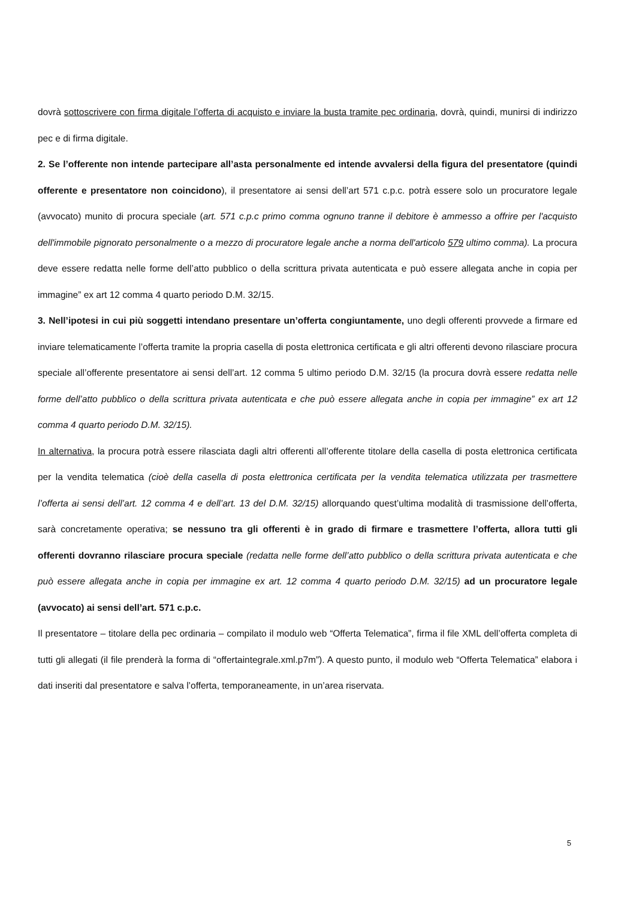dovrà sottoscrivere con firma digitale l’offerta di acquisto e inviare la busta tramite pec ordinaria, dovrà, quindi, munirsi di indirizzo pec e di firma digitale.
2. Se l’offerente non intende partecipare all’asta personalmente ed intende avvalersi della figura del presentatore (quindi offerente e presentatore non coincidono), il presentatore ai sensi dell’art 571 c.p.c. potrà essere solo un procuratore legale (avvocato) munito di procura speciale (art. 571 c.p.c primo comma ognuno tranne il debitore è ammesso a offrire per l'acquisto dell'immobile pignorato personalmente o a mezzo di procuratore legale anche a norma dell'articolo 579 ultimo comma). La procura deve essere redatta nelle forme dell’atto pubblico o della scrittura privata autenticata e può essere allegata anche in copia per immagine” ex art 12 comma 4 quarto periodo D.M. 32/15.
3. Nell’ipotesi in cui più soggetti intendano presentare un’offerta congiuntamente, uno degli offerenti provvede a firmare ed inviare telematicamente l’offerta tramite la propria casella di posta elettronica certificata e gli altri offerenti devono rilasciare procura speciale all’offerente presentatore ai sensi dell’art. 12 comma 5 ultimo periodo D.M. 32/15 (la procura dovrà essere redatta nelle forme dell’atto pubblico o della scrittura privata autenticata e che può essere allegata anche in copia per immagine” ex art 12 comma 4 quarto periodo D.M. 32/15).
In alternativa, la procura potrà essere rilasciata dagli altri offerenti all’offerente titolare della casella di posta elettronica certificata per la vendita telematica (cioè della casella di posta elettronica certificata per la vendita telematica utilizzata per trasmettere l’offerta ai sensi dell’art. 12 comma 4 e dell’art. 13 del D.M. 32/15) allorquando quest’ultima modalità di trasmissione dell’offerta, sarà concretamente operativa; se nessuno tra gli offerenti è in grado di firmare e trasmettere l’offerta, allora tutti gli offerenti dovranno rilasciare procura speciale (redatta nelle forme dell’atto pubblico o della scrittura privata autenticata e che può essere allegata anche in copia per immagine ex art. 12 comma 4 quarto periodo D.M. 32/15) ad un procuratore legale (avvocato) ai sensi dell’art. 571 c.p.c.
Il presentatore – titolare della pec ordinaria – compilato il modulo web “Offerta Telematica”, firma il file XML dell’offerta completa di tutti gli allegati (il file prenderà la forma di “offertaintegrale.xml.p7m”). A questo punto, il modulo web “Offerta Telematica” elabora i dati inseriti dal presentatore e salva l’offerta, temporaneamente, in un’area riservata.
5